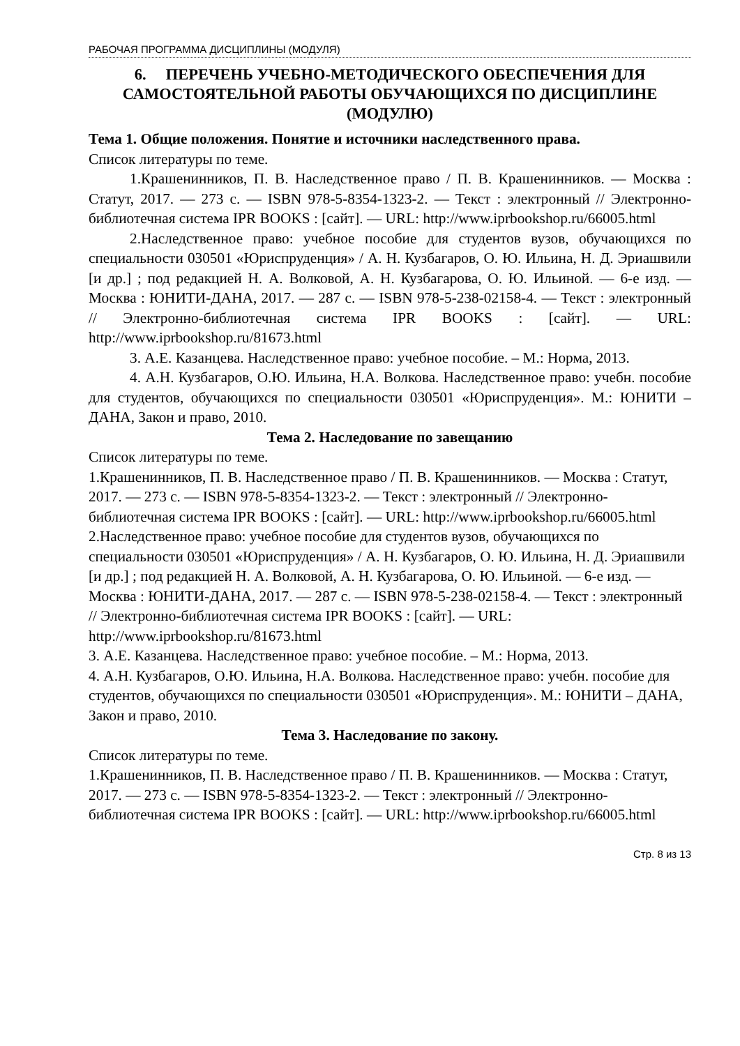РАБОЧАЯ ПРОГРАММА ДИСЦИПЛИНЫ (МОДУЛЯ)
6. ПЕРЕЧЕНЬ УЧЕБНО-МЕТОДИЧЕСКОГО ОБЕСПЕЧЕНИЯ ДЛЯ САМОСТОЯТЕЛЬНОЙ РАБОТЫ ОБУЧАЮЩИХСЯ ПО ДИСЦИПЛИНЕ (МОДУЛЮ)
Тема 1. Общие положения. Понятие и источники наследственного права.
Список литературы по теме.
1.Крашенинников, П. В. Наследственное право / П. В. Крашенинников. — Москва : Статут, 2017. — 273 c. — ISBN 978-5-8354-1323-2. — Текст : электронный // Электронно-библиотечная система IPR BOOKS : [сайт]. — URL: http://www.iprbookshop.ru/66005.html
2.Наследственное право: учебное пособие для студентов вузов, обучающихся по специальности 030501 «Юриспруденция» / А. Н. Кузбагаров, О. Ю. Ильина, Н. Д. Эриашвили [и др.] ; под редакцией Н. А. Волковой, А. Н. Кузбагарова, О. Ю. Ильиной. — 6-е изд. — Москва : ЮНИТИ-ДАНА, 2017. — 287 c. — ISBN 978-5-238-02158-4. — Текст : электронный // Электронно-библиотечная система IPR BOOKS : [сайт]. — URL: http://www.iprbookshop.ru/81673.html
3. А.Е. Казанцева. Наследственное право: учебное пособие. – М.: Норма, 2013.
4. А.Н. Кузбагаров, О.Ю. Ильина, Н.А. Волкова. Наследственное право: учебн. пособие для студентов, обучающихся по специальности 030501 «Юриспруденция». М.: ЮНИТИ – ДАНА, Закон и право, 2010.
Тема 2. Наследование по завещанию
Список литературы по теме.
1.Крашенинников, П. В. Наследственное право / П. В. Крашенинников. — Москва : Статут, 2017. — 273 c. — ISBN 978-5-8354-1323-2. — Текст : электронный // Электронно-библиотечная система IPR BOOKS : [сайт]. — URL: http://www.iprbookshop.ru/66005.html
2.Наследственное право: учебное пособие для студентов вузов, обучающихся по специальности 030501 «Юриспруденция» / А. Н. Кузбагаров, О. Ю. Ильина, Н. Д. Эриашвили [и др.] ; под редакцией Н. А. Волковой, А. Н. Кузбагарова, О. Ю. Ильиной. — 6-е изд. — Москва : ЮНИТИ-ДАНА, 2017. — 287 c. — ISBN 978-5-238-02158-4. — Текст : электронный // Электронно-библиотечная система IPR BOOKS : [сайт]. — URL: http://www.iprbookshop.ru/81673.html
3. А.Е. Казанцева. Наследственное право: учебное пособие. – М.: Норма, 2013.
4. А.Н. Кузбагаров, О.Ю. Ильина, Н.А. Волкова. Наследственное право: учебн. пособие для студентов, обучающихся по специальности 030501 «Юриспруденция». М.: ЮНИТИ – ДАНА, Закон и право, 2010.
Тема 3. Наследование по закону.
Список литературы по теме.
1.Крашенинников, П. В. Наследственное право / П. В. Крашенинников. — Москва : Статут, 2017. — 273 c. — ISBN 978-5-8354-1323-2. — Текст : электронный // Электронно-библиотечная система IPR BOOKS : [сайт]. — URL: http://www.iprbookshop.ru/66005.html
Стр. 8 из 13